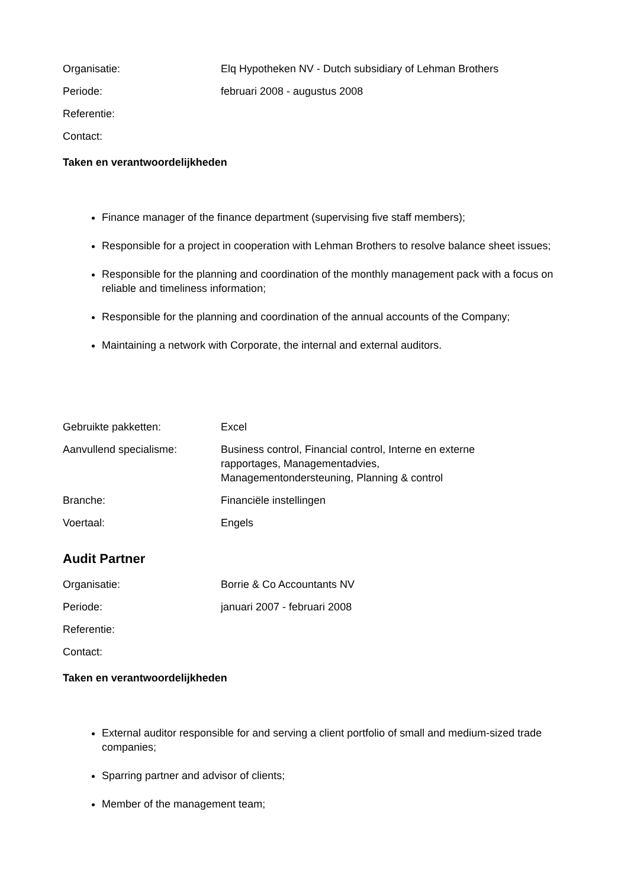| Organisatie: | Elq Hypotheken NV - Dutch subsidiary of Lehman Brothers |
| Periode: | februari 2008 - augustus 2008 |
| Referentie: | |
| Contact: | |
Taken en verantwoordelijkheden
Finance manager of the finance department (supervising five staff members);
Responsible for a project in cooperation with Lehman Brothers to resolve balance sheet issues;
Responsible for the planning and coordination of the monthly management pack with a focus on reliable and timeliness information;
Responsible for the planning and coordination of the annual accounts of the Company;
Maintaining a network with Corporate, the internal and external auditors.
| Gebruikte pakketten: | Excel |
| Aanvullend specialisme: | Business control, Financial control, Interne en externe rapportages, Managementadvies, Managementondersteuning, Planning & control |
| Branche: | Financiële instellingen |
| Voertaal: | Engels |
Audit Partner
| Organisatie: | Borrie & Co Accountants NV |
| Periode: | januari 2007 - februari 2008 |
| Referentie: | |
| Contact: | |
Taken en verantwoordelijkheden
External auditor responsible for and serving a client portfolio of small and medium-sized trade companies;
Sparring partner and advisor of clients;
Member of the management team;